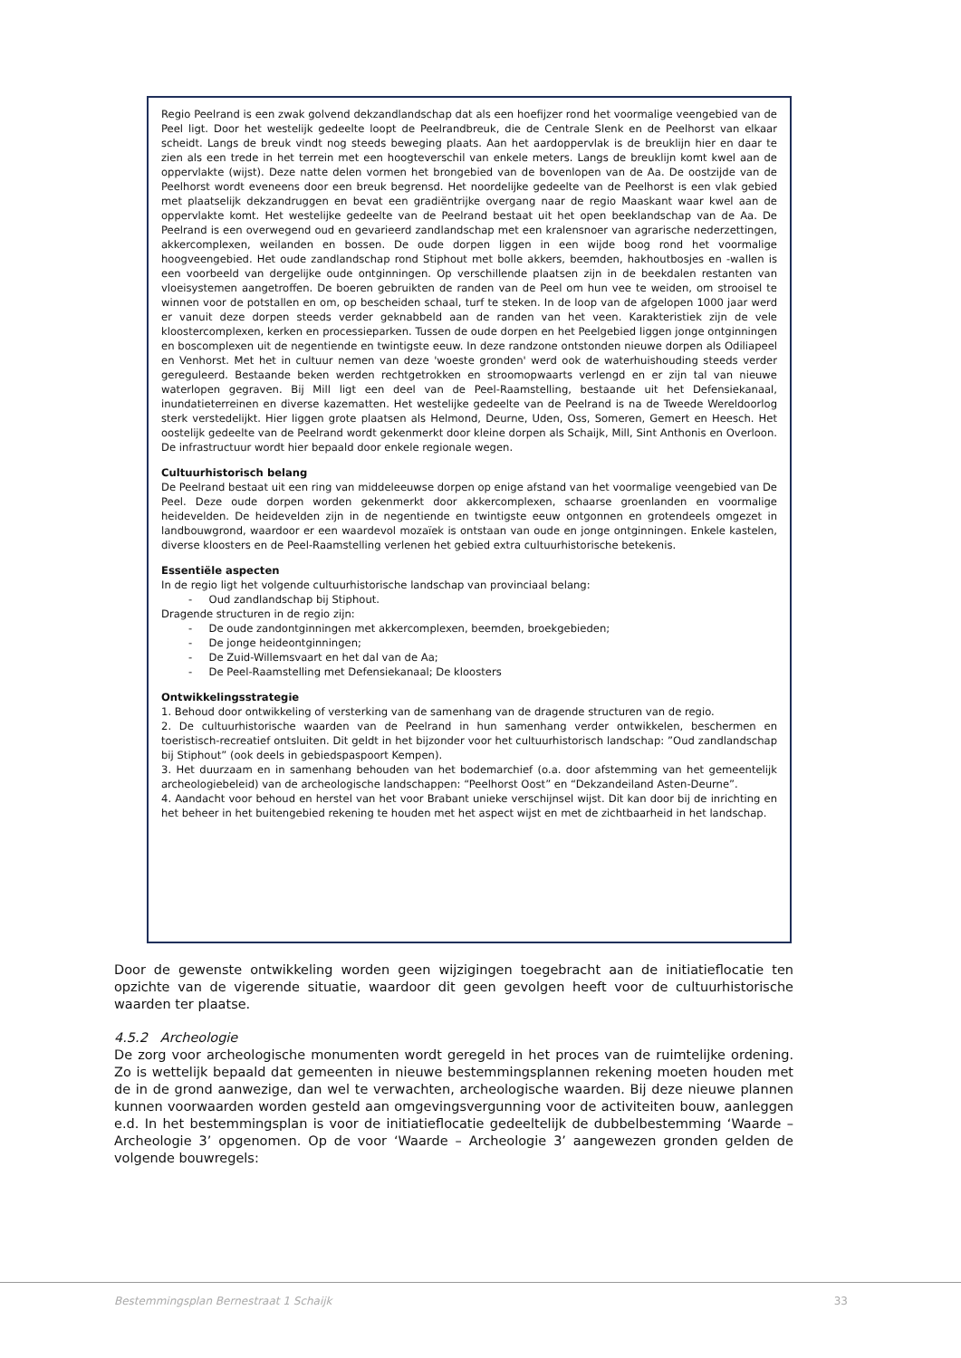Regio Peelrand is een zwak golvend dekzandlandschap dat als een hoefijzer rond het voormalige veengebied van de Peel ligt. Door het westelijk gedeelte loopt de Peelrandbreuk, die de Centrale Slenk en de Peelhorst van elkaar scheidt. Langs de breuk vindt nog steeds beweging plaats. Aan het aardoppervlak is de breuklijn hier en daar te zien als een trede in het terrein met een hoogteverschil van enkele meters. Langs de breuklijn komt kwel aan de oppervlakte (wijst). Deze natte delen vormen het brongebied van de bovenlopen van de Aa. De oostzijde van de Peelhorst wordt eveneens door een breuk begrensd. Het noordelijke gedeelte van de Peelhorst is een vlak gebied met plaatselijk dekzandruggen en bevat een gradiëntrijke overgang naar de regio Maaskant waar kwel aan de oppervlakte komt. Het westelijke gedeelte van de Peelrand bestaat uit het open beeklandschap van de Aa. De Peelrand is een overwegend oud en gevarieerd zandlandschap met een kralensnoer van agrarische nederzettingen, akkercomplexen, weilanden en bossen. De oude dorpen liggen in een wijde boog rond het voormalige hoogveengebied. Het oude zandlandschap rond Stiphout met bolle akkers, beemden, hakhoutbosjes en -wallen is een voorbeeld van dergelijke oude ontginningen. Op verschillende plaatsen zijn in de beekdalen restanten van vloeisystemen aangetroffen. De boeren gebruikten de randen van de Peel om hun vee te weiden, om strooisel te winnen voor de potstallen en om, op bescheiden schaal, turf te steken. In de loop van de afgelopen 1000 jaar werd er vanuit deze dorpen steeds verder geknabbeld aan de randen van het veen. Karakteristiek zijn de vele kloostercomplexen, kerken en processieparken. Tussen de oude dorpen en het Peelgebied liggen jonge ontginningen en boscomplexen uit de negentiende en twintigste eeuw. In deze randzone ontstonden nieuwe dorpen als Odiliapeel en Venhorst. Met het in cultuur nemen van deze 'woeste gronden' werd ook de waterhuishouding steeds verder gereguleerd. Bestaande beken werden rechtgetrokken en stroomopwaarts verlengd en er zijn tal van nieuwe waterlopen gegraven. Bij Mill ligt een deel van de Peel-Raamstelling, bestaande uit het Defensiekanaal, inundatieterreinen en diverse kazematten. Het westelijke gedeelte van de Peelrand is na de Tweede Wereldoorlog sterk verstedelijkt. Hier liggen grote plaatsen als Helmond, Deurne, Uden, Oss, Someren, Gemert en Heesch. Het oostelijk gedeelte van de Peelrand wordt gekenmerkt door kleine dorpen als Schaijk, Mill, Sint Anthonis en Overloon. De infrastructuur wordt hier bepaald door enkele regionale wegen.
Cultuurhistorisch belang
De Peelrand bestaat uit een ring van middeleeuwse dorpen op enige afstand van het voormalige veengebied van De Peel. Deze oude dorpen worden gekenmerkt door akkercomplexen, schaarse groenlanden en voormalige heidevelden. De heidevelden zijn in de negentiende en twintigste eeuw ontgonnen en grotendeels omgezet in landbouwgrond, waardoor er een waardevol mozaïek is ontstaan van oude en jonge ontginningen. Enkele kastelen, diverse kloosters en de Peel-Raamstelling verlenen het gebied extra cultuurhistorische betekenis.
Essentiële aspecten
In de regio ligt het volgende cultuurhistorische landschap van provinciaal belang:
- Oud zandlandschap bij Stiphout.
Dragende structuren in de regio zijn:
- De oude zandontginningen met akkercomplexen, beemden, broekgebieden;
- De jonge heideontginningen;
- De Zuid-Willemsvaart en het dal van de Aa;
- De Peel-Raamstelling met Defensiekanaal; De kloosters
Ontwikkelingsstrategie
1. Behoud door ontwikkeling of versterking van de samenhang van de dragende structuren van de regio.
2. De cultuurhistorische waarden van de Peelrand in hun samenhang verder ontwikkelen, beschermen en toeristisch-recreatief ontsluiten. Dit geldt in het bijzonder voor het cultuurhistorisch landschap: ”Oud zandlandschap bij Stiphout” (ook deels in gebiedspaspoort Kempen).
3. Het duurzaam en in samenhang behouden van het bodemarchief (o.a. door afstemming van het gemeentelijk archeologiebeleid) van de archeologische landschappen: “Peelhorst Oost” en “Dekzandeiland Asten-Deurne”.
4. Aandacht voor behoud en herstel van het voor Brabant unieke verschijnsel wijst. Dit kan door bij de inrichting en het beheer in het buitengebied rekening te houden met het aspect wijst en met de zichtbaarheid in het landschap.
Door de gewenste ontwikkeling worden geen wijzigingen toegebracht aan de initiatieflocatie ten opzichte van de vigerende situatie, waardoor dit geen gevolgen heeft voor de cultuurhistorische waarden ter plaatse.
4.5.2 Archeologie
De zorg voor archeologische monumenten wordt geregeld in het proces van de ruimtelijke ordening. Zo is wettelijk bepaald dat gemeenten in nieuwe bestemmingsplannen rekening moeten houden met de in de grond aanwezige, dan wel te verwachten, archeologische waarden. Bij deze nieuwe plannen kunnen voorwaarden worden gesteld aan omgevingsvergunning voor de activiteiten bouw, aanleggen e.d. In het bestemmingsplan is voor de initiatieflocatie gedeeltelijk de dubbelbestemming ‘Waarde – Archeologie 3’ opgenomen. Op de voor ‘Waarde – Archeologie 3’ aangewezen gronden gelden de volgende bouwregels:
Bestemmingsplan Bernestraat 1 Schaijk 33